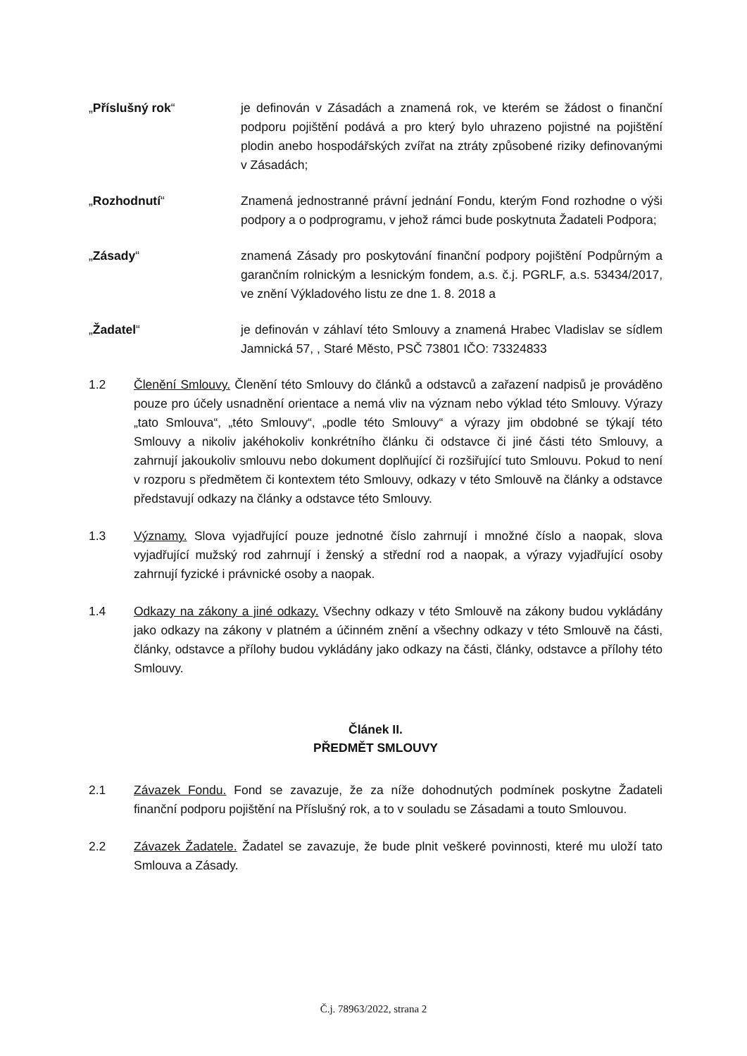„Příslušný rok“ je definován v Zásadách a znamená rok, ve kterém se žádost o finanční podporu pojištění podává a pro který bylo uhrazeno pojistné na pojištění plodin anebo hospodářských zvířat na ztráty způsobené riziky definovanými v Zásadách;
„Rozhodnutí“ Znamená jednostranné právní jednání Fondu, kterým Fond rozhodne o výši podpory a o podprogramu, v jehož rámci bude poskytnuta Žadateli Podpora;
„Zásady“ znamená Zásady pro poskytování finanční podpory pojištění Podpůrným a garančním rolnickým a lesnickým fondem, a.s. č.j. PGRLF, a.s. 53434/2017, ve znění Výkladového listu ze dne 1. 8. 2018 a
„Žadatel“ je definován v záhlaví této Smlouvy a znamená Hrabec Vladislav se sídlem Jamnická 57, , Staré Město, PSČ 73801 IČO: 73324833
1.2 Členění Smlouvy. Členění této Smlouvy do článků a odstavců a zařazení nadpisů je prováděno pouze pro účely usnadnění orientace a nemá vliv na význam nebo výklad této Smlouvy. Výrazy „tato Smlouva“, „této Smlouvy“, „podle této Smlouvy“ a výrazy jim obdobné se týkají této Smlouvy a nikoliv jakéhokoliv konkrétního článku či odstavce či jiné části této Smlouvy, a zahrnují jakoukoliv smlouvu nebo dokument doplňující či rozšiřující tuto Smlouvu. Pokud to není v rozporu s předmětem či kontextem této Smlouvy, odkazy v této Smlouvě na články a odstavce představují odkazy na články a odstavce této Smlouvy.
1.3 Významy. Slova vyjadřující pouze jednotné číslo zahrnují i množné číslo a naopak, slova vyjadřující mužský rod zahrnují i ženský a střední rod a naopak, a výrazy vyjadřující osoby zahrnují fyzické i právnické osoby a naopak.
1.4 Odkazy na zákony a jiné odkazy. Všechny odkazy v této Smlouvě na zákony budou vykládány jako odkazy na zákony v platném a účinném znění a všechny odkazy v této Smlouvě na části, články, odstavce a přílohy budou vykládány jako odkazy na části, články, odstavce a přílohy této Smlouvy.
Článek II.
PŘEDMĚT SMLOUVY
2.1 Závazek Fondu. Fond se zavazuje, že za níže dohodnutých podmínek poskytne Žadateli finanční podporu pojištění na Příslušný rok, a to v souladu se Zásadami a touto Smlouvou.
2.2 Závazek Žadatele. Žadatel se zavazuje, že bude plnit veškeré povinnosti, které mu uloží tato Smlouva a Zásady.
Č.j. 78963/2022, strana 2